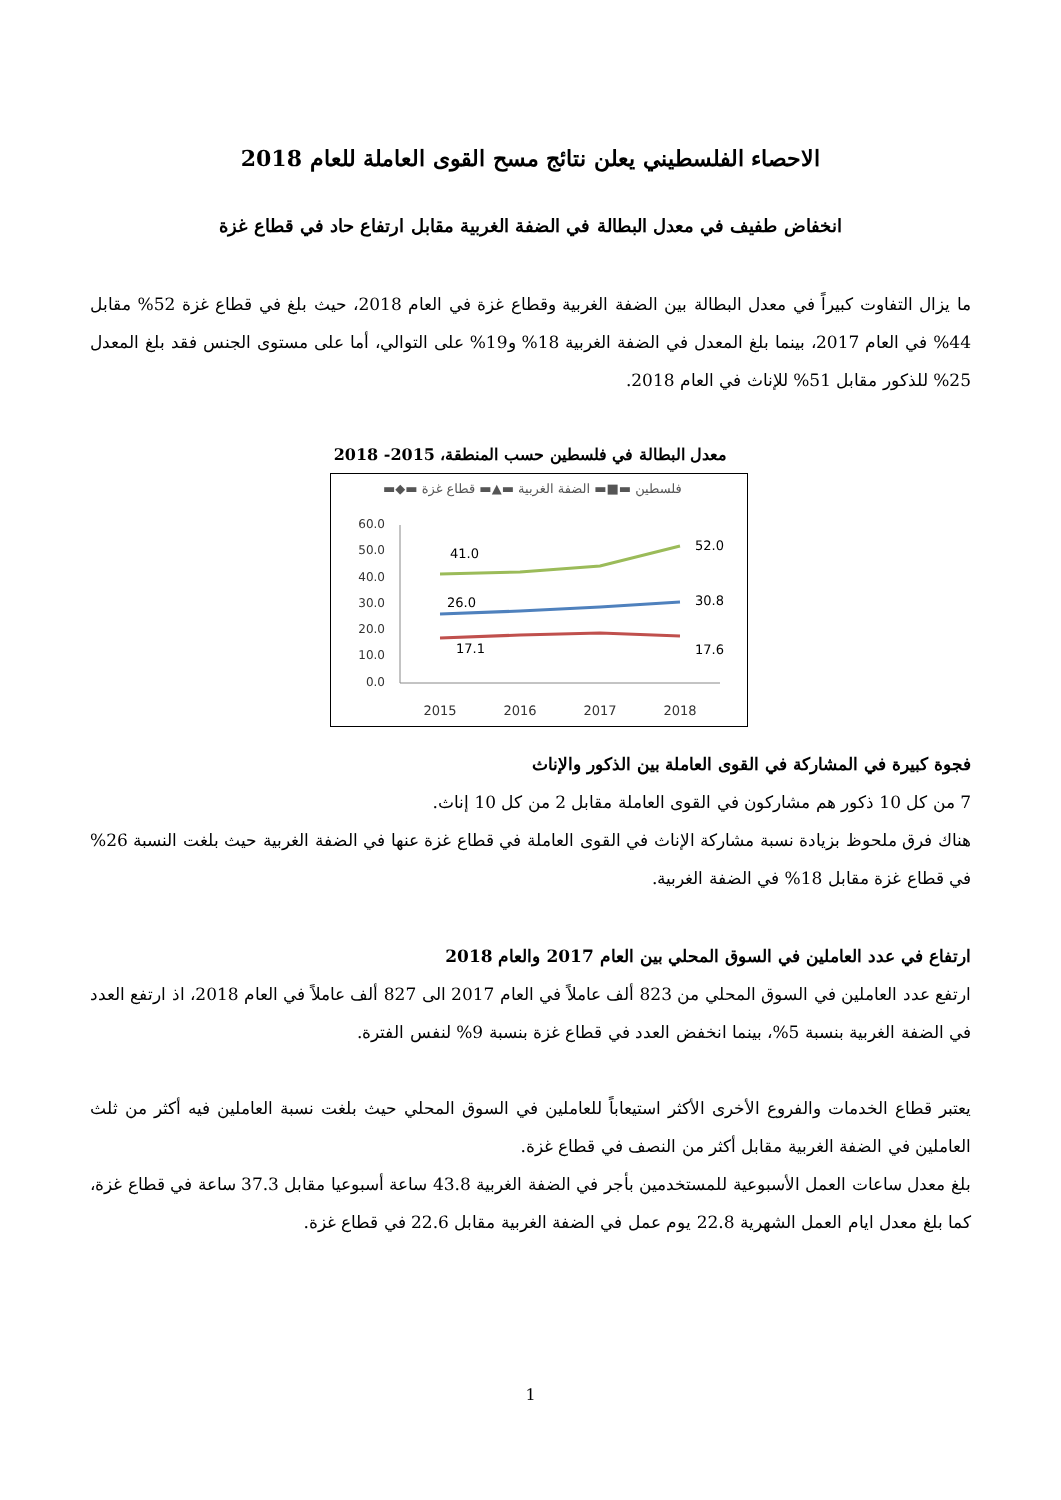الاحصاء الفلسطيني يعلن نتائج مسح القوى العاملة للعام 2018
انخفاض طفيف في معدل البطالة في الضفة الغربية مقابل ارتفاع حاد في قطاع غزة
ما يزال التفاوت كبيراً في معدل البطالة بين الضفة الغربية وقطاع غزة في العام 2018، حيث بلغ في قطاع غزة 52% مقابل 44% في العام 2017، بينما بلغ المعدل في الضفة الغربية 18% و19% على التوالي، أما على مستوى الجنس فقد بلغ المعدل 25% للذكور مقابل 51% للإناث في العام 2018.
معدل البطالة في فلسطين حسب المنطقة، 2015- 2018
▬◆▬ فلسطين ▬■▬ الضفة الغربية ▬▲▬ قطاع غزة
60.0
50.0
40.0
30.0
20.0
10.0
0.0
41.0
52.0
26.0
30.8
17.1
17.6
2015
2016
2017
2018
فجوة كبيرة في المشاركة في القوى العاملة بين الذكور والإناث
7 من كل 10 ذكور هم مشاركون في القوى العاملة مقابل 2 من كل 10 إناث.
هناك فرق ملحوظ بزيادة نسبة مشاركة الإناث في القوى العاملة في قطاع غزة عنها في الضفة الغربية حيث بلغت النسبة 26% في قطاع غزة مقابل 18% في الضفة الغربية.
ارتفاع في عدد العاملين في السوق المحلي بين العام 2017 والعام 2018
ارتفع عدد العاملين في السوق المحلي من 823 ألف عاملاً في العام 2017 الى 827 ألف عاملاً في العام 2018، اذ ارتفع العدد في الضفة الغربية بنسبة 5%، بينما انخفض العدد في قطاع غزة بنسبة 9% لنفس الفترة.
يعتبر قطاع الخدمات والفروع الأخرى الأكثر استيعاباً للعاملين في السوق المحلي حيث بلغت نسبة العاملين فيه أكثر من ثلث العاملين في الضفة الغربية مقابل أكثر من النصف في قطاع غزة.
بلغ معدل ساعات العمل الأسبوعية للمستخدمين بأجر في الضفة الغربية 43.8 ساعة أسبوعيا مقابل 37.3 ساعة في قطاع غزة، كما بلغ معدل ايام العمل الشهرية 22.8 يوم عمل في الضفة الغربية مقابل 22.6 في قطاع غزة.
1